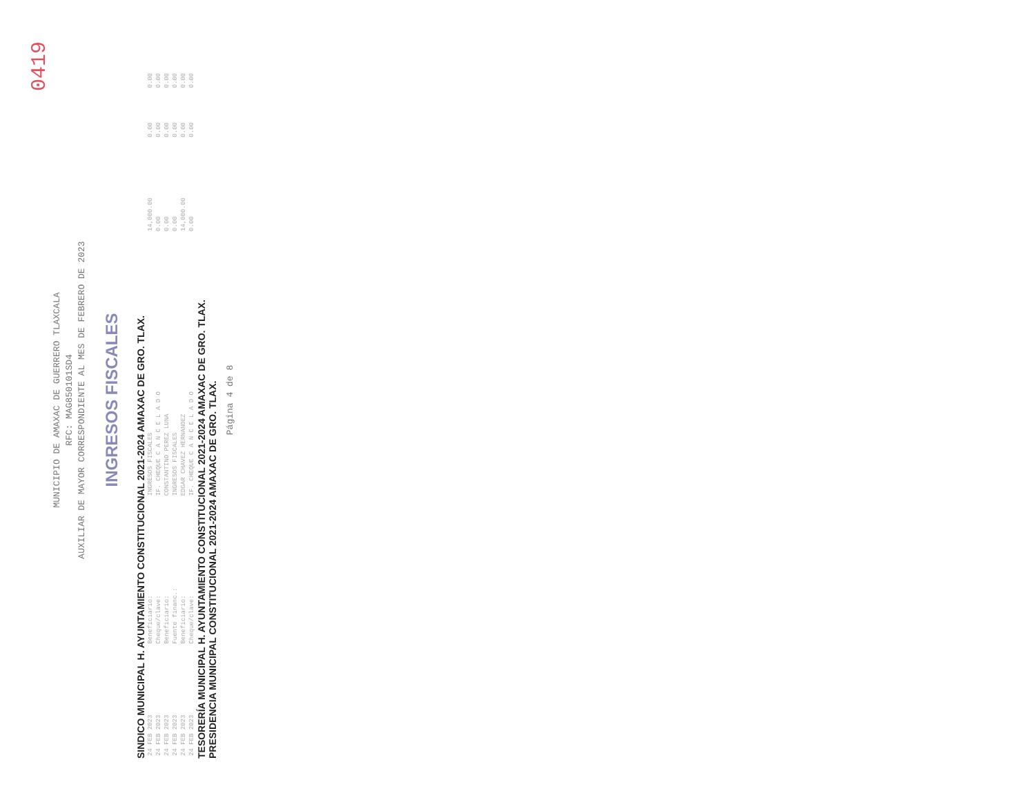0419
MUNICIPIO DE AMAXAC DE GUERRERO TLAXCALA
RFC: MAG850101SD4
AUXILIAR DE MAYOR CORRESPONDIENTE AL MES DE FEBRERO DE 2023
INGRESOS FISCALES
SINDICO MUNICIPAL H. AYUNTAMIENTO CONSTITUCIONAL 2021-2024 AMAXAC DE GRO. TLAX.
| 24 FEB 2023 | Beneficiario: | INGRESOS FISCALES | 14,000.00 | 0.00 | 0.00 |
| 24 FEB 2023 | Cheque/clave: | IF. CHEQUE C A N C E L A D O | 0.00 | 0.00 | 0.00 |
| 24 FEB 2023 | Beneficiario: | CONSTANTINO PEREZ LUNA | 0.00 | 0.00 | 0.00 |
| 24 FEB 2023 | Fuente financ.: | INGRESOS FISCALES | 0.00 | 0.00 | 0.00 |
| 24 FEB 2023 | Beneficiario: | EDGAR CHAVEZ HERNANDEZ | 14,000.00 | 0.00 | 0.00 |
| 24 FEB 2023 | Cheque/clave: | IF. CHEQUE C A N C E L A D O | 0.00 | 0.00 | 0.00 |
TESORERÍA MUNICIPAL H. AYUNTAMIENTO CONSTITUCIONAL 2021-2024 AMAXAC DE GRO. TLAX.
PRESIDENCIA MUNICIPAL CONSTITUCIONAL 2021-2024 AMAXAC DE GRO. TLAX.
Página 4 de 8